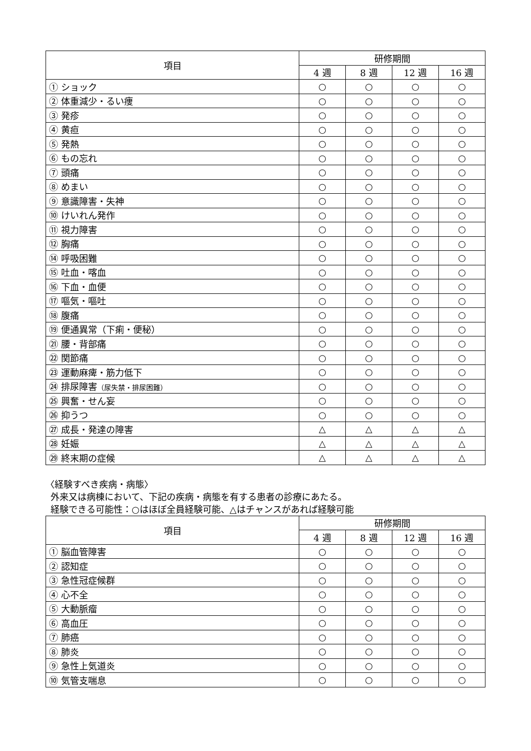| 項目 | 研修期間 | | | |
| --- | --- | --- | --- | --- |
| | 4 週 | 8 週 | 12 週 | 16 週 |
| ① ショック | ○ | ○ | ○ | ○ |
| ② 体重減少・るい痩 | ○ | ○ | ○ | ○ |
| ③ 発疹 | ○ | ○ | ○ | ○ |
| ④ 黄疸 | ○ | ○ | ○ | ○ |
| ⑤ 発熱 | ○ | ○ | ○ | ○ |
| ⑥ もの忘れ | ○ | ○ | ○ | ○ |
| ⑦ 頭痛 | ○ | ○ | ○ | ○ |
| ⑧ めまい | ○ | ○ | ○ | ○ |
| ⑨ 意識障害・失神 | ○ | ○ | ○ | ○ |
| ⑩ けいれん発作 | ○ | ○ | ○ | ○ |
| ⑪ 視力障害 | ○ | ○ | ○ | ○ |
| ⑫ 胸痛 | ○ | ○ | ○ | ○ |
| ⑭ 呼吸困難 | ○ | ○ | ○ | ○ |
| ⑮ 吐血・喀血 | ○ | ○ | ○ | ○ |
| ⑯ 下血・血便 | ○ | ○ | ○ | ○ |
| ⑰ 嘔気・嘔吐 | ○ | ○ | ○ | ○ |
| ⑱ 腹痛 | ○ | ○ | ○ | ○ |
| ⑲ 便通異常（下痢・便秘） | ○ | ○ | ○ | ○ |
| ㉑ 腰・背部痛 | ○ | ○ | ○ | ○ |
| ㉒ 関節痛 | ○ | ○ | ○ | ○ |
| ㉓ 運動麻痺・筋力低下 | ○ | ○ | ○ | ○ |
| ㉔ 排尿障害 （尿失禁・排尿困難） | ○ | ○ | ○ | ○ |
| ㉕ 興奮・せん妄 | ○ | ○ | ○ | ○ |
| ㉖ 抑うつ | ○ | ○ | ○ | ○ |
| ㉗ 成長・発達の障害 | △ | △ | △ | △ |
| ㉘ 妊娠 | △ | △ | △ | △ |
| ㉙ 終末期の症候 | △ | △ | △ | △ |
〈経験すべき疾病・病態〉
外来又は病棟において、下記の疾病・病態を有する患者の診療にあたる。
経験できる可能性：○はほぼ全員経験可能、△はチャンスがあれば経験可能
| 項目 | 研修期間 | | | |
| --- | --- | --- | --- | --- |
| | 4 週 | 8 週 | 12 週 | 16 週 |
| ① 脳血管障害 | ○ | ○ | ○ | ○ |
| ② 認知症 | ○ | ○ | ○ | ○ |
| ③ 急性冠症候群 | ○ | ○ | ○ | ○ |
| ④ 心不全 | ○ | ○ | ○ | ○ |
| ⑤ 大動脈瘤 | ○ | ○ | ○ | ○ |
| ⑥ 高血圧 | ○ | ○ | ○ | ○ |
| ⑦ 肺癌 | ○ | ○ | ○ | ○ |
| ⑧ 肺炎 | ○ | ○ | ○ | ○ |
| ⑨ 急性上気道炎 | ○ | ○ | ○ | ○ |
| ⑩ 気管支喘息 | ○ | ○ | ○ | ○ |